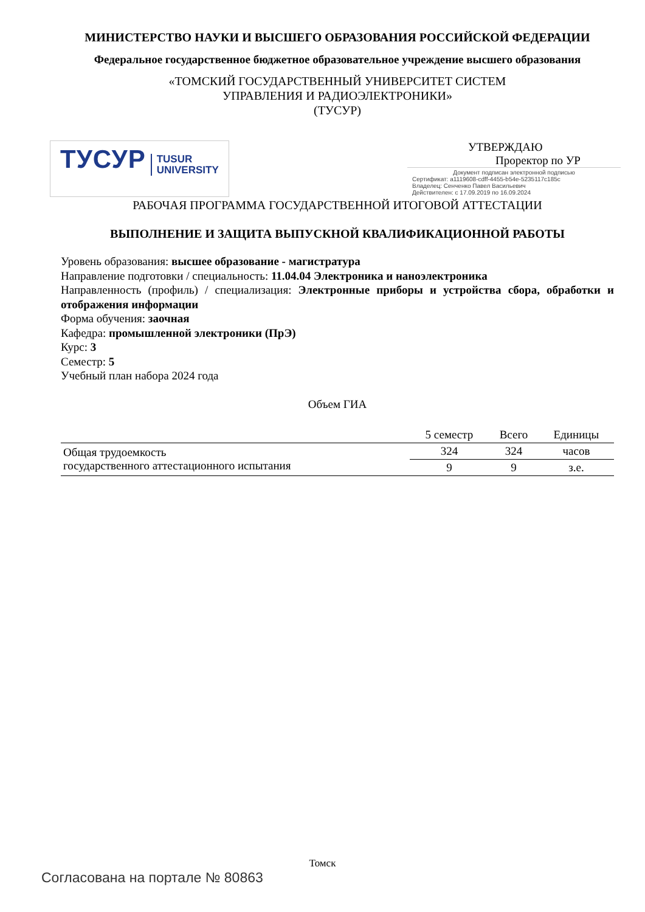МИНИСТЕРСТВО НАУКИ И ВЫСШЕГО ОБРАЗОВАНИЯ РОССИЙСКОЙ ФЕДЕРАЦИИ
Федеральное государственное бюджетное образовательное учреждение высшего образования
«ТОМСКИЙ ГОСУДАРСТВЕННЫЙ УНИВЕРСИТЕТ СИСТЕМ
УПРАВЛЕНИЯ И РАДИОЭЛЕКТРОНИКИ»
(ТУСУР)
ТУСУР TUSUR
UNIVERSITY
УТВЕРЖДАЮ
Проректор по УР
Документ подписан электронной подписью
Сертификат: a1119608-cdff-4455-b54e-5235117c185c
Владелец: Сенченко Павел Васильевич
Действителен: с 17.09.2019 по 16.09.2024
РАБОЧАЯ ПРОГРАММА ГОСУДАРСТВЕННОЙ ИТОГОВОЙ АТТЕСТАЦИИ
ВЫПОЛНЕНИЕ И ЗАЩИТА ВЫПУСКНОЙ КВАЛИФИКАЦИОННОЙ РАБОТЫ
Уровень образования: высшее образование - магистратура
Направление подготовки / специальность: 11.04.04 Электроника и наноэлектроника
Направленность (профиль) / специализация: Электронные приборы и устройства сбора, обработки и отображения информации
Форма обучения: заочная
Кафедра: промышленной электроники (ПрЭ)
Курс: 3
Семестр: 5
Учебный план набора 2024 года
Объем ГИА
| | 5 семестр | Всего | Единицы |
| --- | --- | --- | --- |
| Общая трудоемкость государственного аттестационного испытания | 324 | 324 | часов |
| | 9 | 9 | з.е. |
Томск
Согласована на портале № 80863